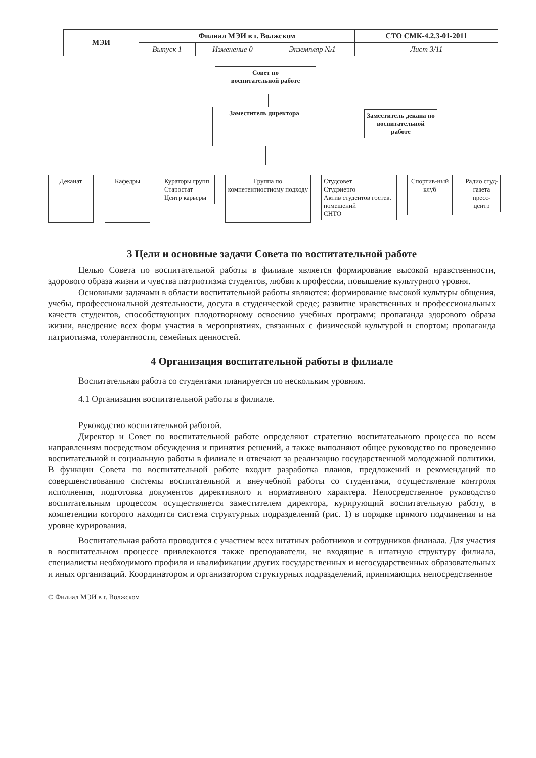| МЭИ | Филиал МЭИ в г. Волжском | | | СТО СМК-4.2.3-01-2011 |
| | Выпуск 1 | Изменение 0 | Экземпляр №1 | Лист 3/11 |
Совет по
воспитательной работе
Заместитель директора
Заместитель декана по воспитательной работе
Деканат Кафедры
Кураторы групп
Старостат
Центр карьеры
Группа по компетентностному подходу
Студсовет
Студэнерго
Актив студентов гостев. помещений
СНТО
Спортив-ный клуб
Радио студ-газета пресс-центр
3 Цели и основные задачи Совета по воспитательной работе
Целью Совета по воспитательной работы в филиале является формирование высокой нравственности, здорового образа жизни и чувства патриотизма студентов, любви к профессии, повышение культурного уровня.
Основными задачами в области воспитательной работы являются: формирование высокой культуры общения, учебы, профессиональной деятельности, досуга в студенческой среде; развитие нравственных и профессиональных качеств студентов, способствующих плодотворному освоению учебных программ; пропаганда здорового образа жизни, внедрение всех форм участия в мероприятиях, связанных с физической культурой и спортом; пропаганда патриотизма, толерантности, семейных ценностей.
4 Организация воспитательной работы в филиале
Воспитательная работа со студентами планируется по нескольким уровням.
4.1 Организация воспитательной работы в филиале.
Руководство воспитательной работой.
Директор и Совет по воспитательной работе определяют стратегию воспитательного процесса по всем направлениям посредством обсуждения и принятия решений, а также выполняют общее руководство по проведению воспитательной и социальную работы в филиале и отвечают за реализацию государственной молодежной политики. В функции Совета по воспитательной работе входит разработка планов, предложений и рекомендаций по совершенствованию системы воспитательной и внеучебной работы со студентами, осуществление контроля исполнения, подготовка документов директивного и нормативного характера. Непосредственное руководство воспитательным процессом осуществляется заместителем директора, курирующий воспитательную работу, в компетенции которого находятся система структурных подразделений (рис. 1) в порядке прямого подчинения и на уровне курирования.
Воспитательная работа проводится с участием всех штатных работников и сотрудников филиала. Для участия в воспитательном процессе привлекаются также преподаватели, не входящие в штатную структуру филиала, специалисты необходимого профиля и квалификации других государственных и негосударственных образовательных и иных организаций. Координатором и организатором структурных подразделений, принимающих непосредственное
© Филиал МЭИ в г. Волжском